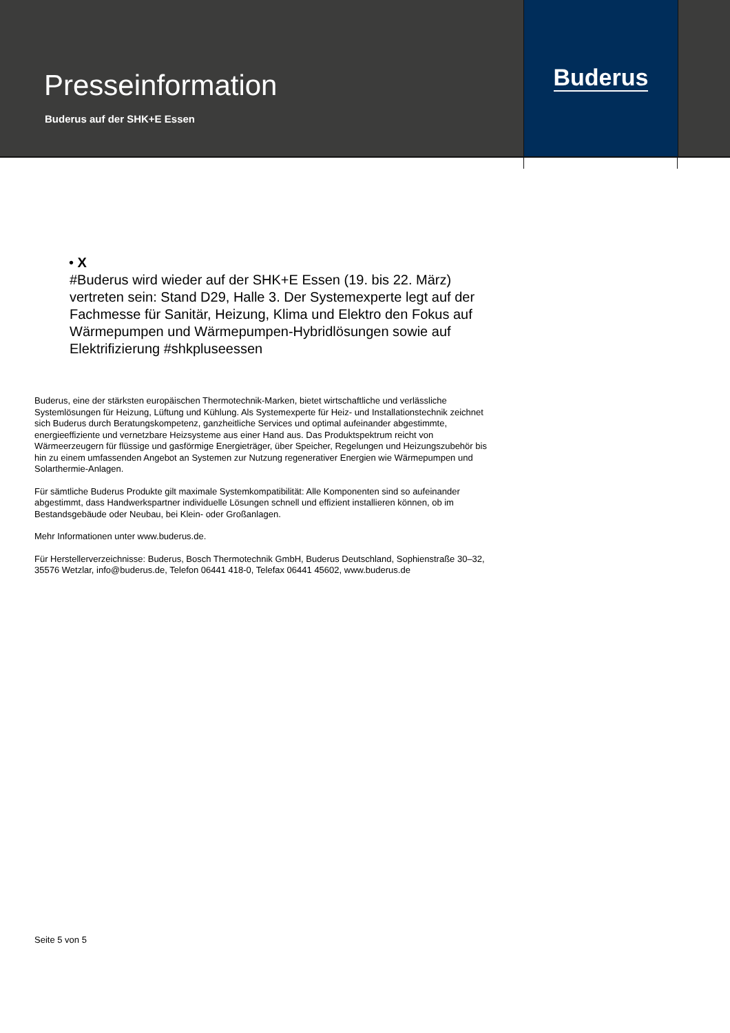Presseinformation
Buderus auf der SHK+E Essen
Buderus
• X
#Buderus wird wieder auf der SHK+E Essen (19. bis 22. März) vertreten sein: Stand D29, Halle 3. Der Systemexperte legt auf der Fachmesse für Sanitär, Heizung, Klima und Elektro den Fokus auf Wärmepumpen und Wärmepumpen-Hybridlösungen sowie auf Elektrifizierung #shkpluseessen
Buderus, eine der stärksten europäischen Thermotechnik-Marken, bietet wirtschaftliche und verlässliche Systemlösungen für Heizung, Lüftung und Kühlung. Als Systemexperte für Heiz- und Installationstechnik zeichnet sich Buderus durch Beratungskompetenz, ganzheitliche Services und optimal aufeinander abgestimmte, energieeffiziente und vernetzbare Heizsysteme aus einer Hand aus. Das Produktspektrum reicht von Wärmeerzeugern für flüssige und gasförmige Energieträger, über Speicher, Regelungen und Heizungszubehör bis hin zu einem umfassenden Angebot an Systemen zur Nutzung regenerativer Energien wie Wärmepumpen und Solarthermie-Anlagen.
Für sämtliche Buderus Produkte gilt maximale Systemkompatibilität: Alle Komponenten sind so aufeinander abgestimmt, dass Handwerkspartner individuelle Lösungen schnell und effizient installieren können, ob im Bestandsgebäude oder Neubau, bei Klein- oder Großanlagen.
Mehr Informationen unter www.buderus.de.
Für Herstellerverzeichnisse: Buderus, Bosch Thermotechnik GmbH, Buderus Deutschland, Sophienstraße 30–32, 35576 Wetzlar, info@buderus.de, Telefon 06441 418-0, Telefax 06441 45602, www.buderus.de
Seite 5 von 5